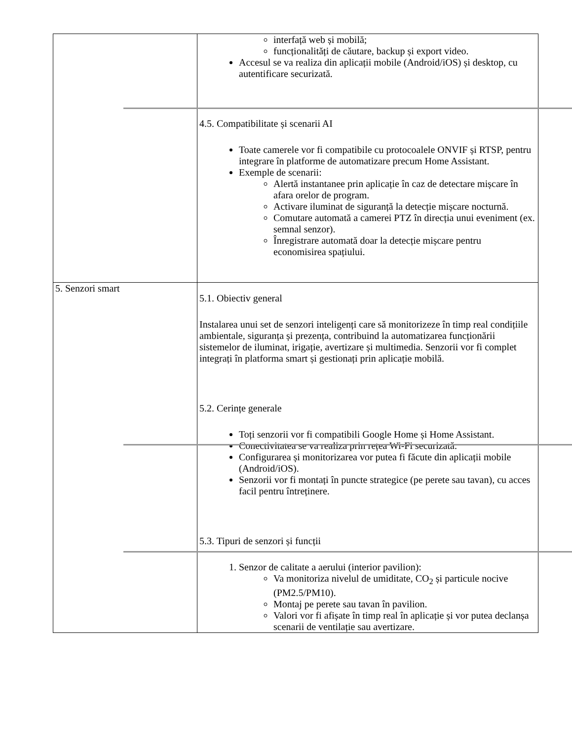| | interfață web și mobilă; funcționalități de căutare, backup și export video. Accesul se va realiza din aplicații mobile (Android/iOS) și desktop, cu autentificare securizată. 4.5. Compatibilitate și scenarii AI Toate camerele vor fi compatibile cu protocoalele ONVIF și RTSP, pentru integrare în platforme de automatizare precum Home Assistant. Exemple de scenarii: Alertă instantanee prin aplicație în caz de detectare mișcare în afara orelor de program. Activare iluminat de siguranță la detecție mișcare nocturnă. Comutare automată a camerei PTZ în direcția unui eveniment (ex. semnal senzor). Înregistrare automată doar la detecție mișcare pentru economisirea spațiului. |
| 5. Senzori smart | 5.1. Obiectiv general Instalarea unui set de senzori inteligenți care să monitorizeze în timp real condițiile ambientale, siguranța și prezența, contribuind la automatizarea funcționării sistemelor de iluminat, irigație, avertizare și multimedia. Senzorii vor fi complet integrați în platforma smart și gestionați prin aplicație mobilă. 5.2. Cerințe generale Toți senzorii vor fi compatibili Google Home și Home Assistant. Conectivitatea se va realiza prin rețea Wi-Fi securizată. Configurarea și monitorizarea vor putea fi făcute din aplicații mobile (Android/iOS). Senzorii vor fi montați în puncte strategice (pe perete sau tavan), cu acces facil pentru întreținere. 5.3. Tipuri de senzori și funcții 1. Senzor de calitate a aerului (interior pavilion): Va monitoriza nivelul de umiditate, CO<sub>2</sub> și particule nocive (PM2.5/PM10). Montaj pe perete sau tavan în pavilion. Valori vor fi afișate în timp real în aplicație și vor putea declanșa scenarii de ventilație sau avertizare. |